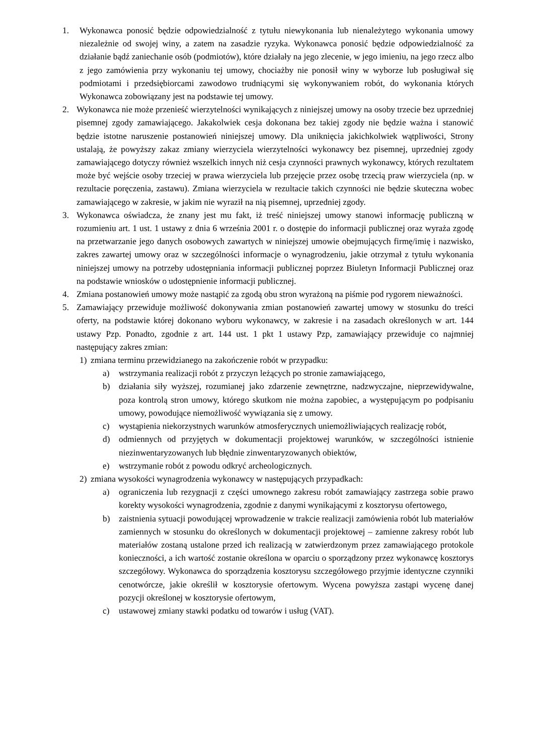1. Wykonawca ponosić będzie odpowiedzialność z tytułu niewykonania lub nienależytego wykonania umowy niezależnie od swojej winy, a zatem na zasadzie ryzyka. Wykonawca ponosić będzie odpowiedzialność za działanie bądź zaniechanie osób (podmiotów), które działały na jego zlecenie, w jego imieniu, na jego rzecz albo z jego zamówienia przy wykonaniu tej umowy, chociażby nie ponosił winy w wyborze lub posługiwał się podmiotami i przedsiębiorcami zawodowo trudniącymi się wykonywaniem robót, do wykonania których Wykonawca zobowiązany jest na podstawie tej umowy.
2. Wykonawca nie może przenieść wierzytelności wynikających z niniejszej umowy na osoby trzecie bez uprzedniej pisemnej zgody zamawiającego. Jakakolwiek cesja dokonana bez takiej zgody nie będzie ważna i stanowić będzie istotne naruszenie postanowień niniejszej umowy. Dla uniknięcia jakichkolwiek wątpliwości, Strony ustalają, że powyższy zakaz zmiany wierzyciela wierzytelności wykonawcy bez pisemnej, uprzedniej zgody zamawiającego dotyczy również wszelkich innych niż cesja czynności prawnych wykonawcy, których rezultatem może być wejście osoby trzeciej w prawa wierzyciela lub przejęcie przez osobę trzecią praw wierzyciela (np. w rezultacie poręczenia, zastawu). Zmiana wierzyciela w rezultacie takich czynności nie będzie skuteczna wobec zamawiającego w zakresie, w jakim nie wyraził na nią pisemnej, uprzedniej zgody.
3. Wykonawca oświadcza, że znany jest mu fakt, iż treść niniejszej umowy stanowi informację publiczną w rozumieniu art. 1 ust. 1 ustawy z dnia 6 września 2001 r. o dostępie do informacji publicznej oraz wyraża zgodę na przetwarzanie jego danych osobowych zawartych w niniejszej umowie obejmujących firmę/imię i nazwisko, zakres zawartej umowy oraz w szczególności informacje o wynagrodzeniu, jakie otrzymał z tytułu wykonania niniejszej umowy na potrzeby udostępniania informacji publicznej poprzez Biuletyn Informacji Publicznej oraz na podstawie wniosków o udostępnienie informacji publicznej.
4. Zmiana postanowień umowy może nastąpić za zgodą obu stron wyrażoną na piśmie pod rygorem nieważności.
5. Zamawiający przewiduje możliwość dokonywania zmian postanowień zawartej umowy w stosunku do treści oferty, na podstawie której dokonano wyboru wykonawcy, w zakresie i na zasadach określonych w art. 144 ustawy Pzp. Ponadto, zgodnie z art. 144 ust. 1 pkt 1 ustawy Pzp, zamawiający przewiduje co najmniej następujący zakres zmian:
1) zmiana terminu przewidzianego na zakończenie robót w przypadku:
a) wstrzymania realizacji robót z przyczyn leżących po stronie zamawiającego,
b) działania siły wyższej, rozumianej jako zdarzenie zewnętrzne, nadzwyczajne, nieprzewidywalne, poza kontrolą stron umowy, którego skutkom nie można zapobiec, a występującym po podpisaniu umowy, powodujące niemożliwość wywiązania się z umowy.
c) wystąpienia niekorzystnych warunków atmosferycznych uniemożliwiających realizację robót,
d) odmiennych od przyjętych w dokumentacji projektowej warunków, w szczególności istnienie niezinwentaryzowanych lub błędnie zinwentaryzowanych obiektów,
e) wstrzymanie robót z powodu odkryć archeologicznych.
2) zmiana wysokości wynagrodzenia wykonawcy w następujących przypadkach:
a) ograniczenia lub rezygnacji z części umownego zakresu robót zamawiający zastrzega sobie prawo korekty wysokości wynagrodzenia, zgodnie z danymi wynikającymi z kosztorysu ofertowego,
b) zaistnienia sytuacji powodującej wprowadzenie w trakcie realizacji zamówienia robót lub materiałów zamiennych w stosunku do określonych w dokumentacji projektowej – zamienne zakresy robót lub materiałów zostaną ustalone przed ich realizacją w zatwierdzonym przez zamawiającego protokole konieczności, a ich wartość zostanie określona w oparciu o sporządzony przez wykonawcę kosztorys szczegółowy. Wykonawca do sporządzenia kosztorysu szczegółowego przyjmie identyczne czynniki cenotwórcze, jakie określił w kosztorysie ofertowym. Wycena powyższa zastąpi wycenę danej pozycji określonej w kosztorysie ofertowym,
c) ustawowej zmiany stawki podatku od towarów i usług (VAT).